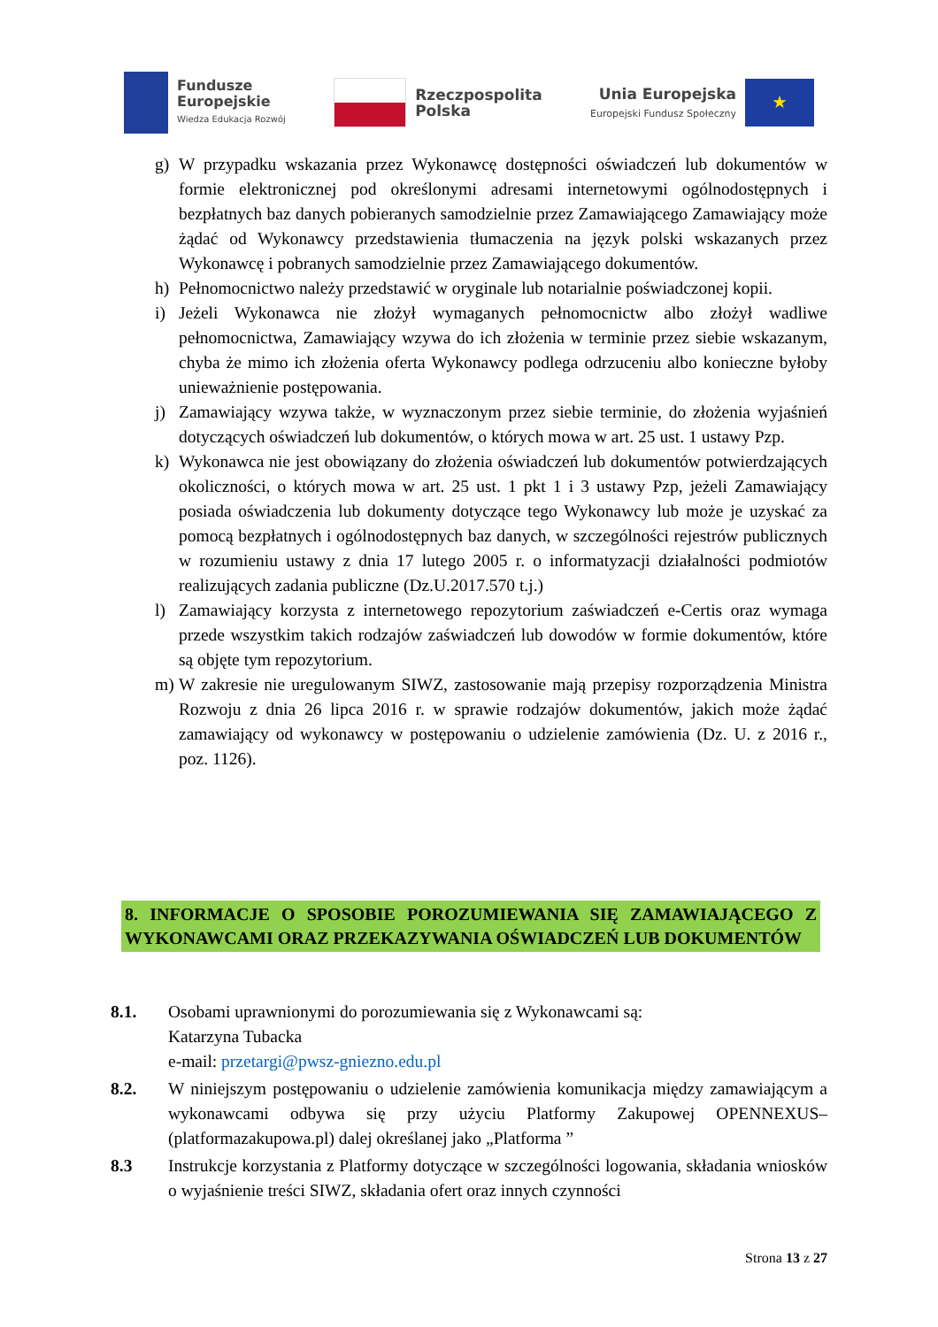Fundusze
Europejskie
Wiedza Edukacja Rozwój
Rzeczpospolita
Polska
Unia Europejska
Europejski Fundusz Społeczny
★
g) W przypadku wskazania przez Wykonawcę dostępności oświadczeń lub dokumentów w formie elektronicznej pod określonymi adresami internetowymi ogólnodostępnych i bezpłatnych baz danych pobieranych samodzielnie przez Zamawiającego Zamawiający może żądać od Wykonawcy przedstawienia tłumaczenia na język polski wskazanych przez Wykonawcę i pobranych samodzielnie przez Zamawiającego dokumentów.
h) Pełnomocnictwo należy przedstawić w oryginale lub notarialnie poświadczonej kopii.
i) Jeżeli Wykonawca nie złożył wymaganych pełnomocnictw albo złożył wadliwe pełnomocnictwa, Zamawiający wzywa do ich złożenia w terminie przez siebie wskazanym, chyba że mimo ich złożenia oferta Wykonawcy podlega odrzuceniu albo konieczne byłoby unieważnienie postępowania.
j) Zamawiający wzywa także, w wyznaczonym przez siebie terminie, do złożenia wyjaśnień dotyczących oświadczeń lub dokumentów, o których mowa w art. 25 ust. 1 ustawy Pzp.
k) Wykonawca nie jest obowiązany do złożenia oświadczeń lub dokumentów potwierdzających okoliczności, o których mowa w art. 25 ust. 1 pkt 1 i 3 ustawy Pzp, jeżeli Zamawiający posiada oświadczenia lub dokumenty dotyczące tego Wykonawcy lub może je uzyskać za pomocą bezpłatnych i ogólnodostępnych baz danych, w szczególności rejestrów publicznych w rozumieniu ustawy z dnia 17 lutego 2005 r. o informatyzacji działalności podmiotów realizujących zadania publiczne (Dz.U.2017.570 t.j.)
l) Zamawiający korzysta z internetowego repozytorium zaświadczeń e-Certis oraz wymaga przede wszystkim takich rodzajów zaświadczeń lub dowodów w formie dokumentów, które są objęte tym repozytorium.
m) W zakresie nie uregulowanym SIWZ, zastosowanie mają przepisy rozporządzenia Ministra Rozwoju z dnia 26 lipca 2016 r. w sprawie rodzajów dokumentów, jakich może żądać zamawiający od wykonawcy w postępowaniu o udzielenie zamówienia (Dz. U. z 2016 r., poz. 1126).
8. INFORMACJE O SPOSOBIE POROZUMIEWANIA SIĘ ZAMAWIAJĄCEGO Z WYKONAWCAMI ORAZ PRZEKAZYWANIA OŚWIADCZEŃ LUB DOKUMENTÓW
8.1. Osobami uprawnionymi do porozumiewania się z Wykonawcami są:
Katarzyna Tubacka
e-mail: przetargi@pwsz-gniezno.edu.pl
8.2. W niniejszym postępowaniu o udzielenie zamówienia komunikacja między zamawiającym a wykonawcami odbywa się przy użyciu Platformy Zakupowej OPENNEXUS– (platformazakupowa.pl) dalej określanej jako „Platforma ”
8.3 Instrukcje korzystania z Platformy dotyczące w szczególności logowania, składania wniosków o wyjaśnienie treści SIWZ, składania ofert oraz innych czynności
Strona 13 z 27